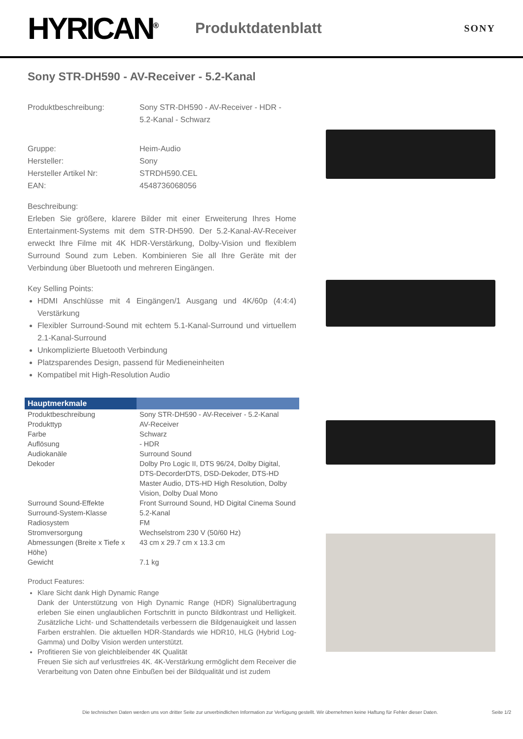HYRICAN<sup>®</sup>
Produktdatenblatt
SONY
Sony STR-DH590 - AV-Receiver - 5.2-Kanal
Produktbeschreibung:
Sony STR-DH590 - AV-Receiver - HDR - 5.2-Kanal - Schwarz
Gruppe:
Heim-Audio
Hersteller:
Sony
Hersteller Artikel Nr:
STRDH590.CEL
EAN:
4548736068056
Beschreibung:
Erleben Sie größere, klarere Bilder mit einer Erweiterung Ihres Home Entertainment-Systems mit dem STR-DH590. Der 5.2-Kanal-AV-Receiver erweckt Ihre Filme mit 4K HDR-Verstärkung, Dolby-Vision und flexiblem Surround Sound zum Leben. Kombinieren Sie all Ihre Geräte mit der Verbindung über Bluetooth und mehreren Eingängen.
Key Selling Points:
HDMI Anschlüsse mit 4 Eingängen/1 Ausgang und 4K/60p (4:4:4) Verstärkung
Flexibler Surround-Sound mit echtem 5.1-Kanal-Surround und virtuellem 2.1-Kanal-Surround
Unkomplizierte Bluetooth Verbindung
Platzsparendes Design, passend für Medieneinheiten
Kompatibel mit High-Resolution Audio
| Hauptmerkmale | |
| --- | --- |
| Produktbeschreibung | Sony STR-DH590 - AV-Receiver - 5.2-Kanal |
| Produkttyp | AV-Receiver |
| Farbe | Schwarz |
| Auflösung | - HDR |
| Audiokanäle | Surround Sound |
| Dekoder | Dolby Pro Logic II, DTS 96/24, Dolby Digital, DTS-DecorderDTS, DSD-Dekoder, DTS-HD Master Audio, DTS-HD High Resolution, Dolby Vision, Dolby Dual Mono |
| Surround Sound-Effekte | Front Surround Sound, HD Digital Cinema Sound |
| Surround-System-Klasse | 5.2-Kanal |
| Radiosystem | FM |
| Stromversorgung | Wechselstrom 230 V (50/60 Hz) |
| Abmessungen (Breite x Tiefe x Höhe) | 43 cm x 29.7 cm x 13.3 cm |
| Gewicht | 7.1 kg |
Product Features:
Klare Sicht dank High Dynamic Range
Dank der Unterstützung von High Dynamic Range (HDR) Signalübertragung erleben Sie einen unglaublichen Fortschritt in puncto Bildkontrast und Helligkeit. Zusätzliche Licht- und Schattendetails verbessern die Bildgenauigkeit und lassen Farben erstrahlen. Die aktuellen HDR-Standards wie HDR10, HLG (Hybrid Log-Gamma) und Dolby Vision werden unterstützt.
Profitieren Sie von gleichbleibender 4K Qualität
Freuen Sie sich auf verlustfreies 4K. 4K-Verstärkung ermöglicht dem Receiver die Verarbeitung von Daten ohne Einbußen bei der Bildqualität und ist zudem
Die technischen Daten werden uns von dritter Seite zur unverbindlichen Information zur Verfügung gestellt. Wir übernehmen keine Haftung für Fehler dieser Daten. Seite 1/2